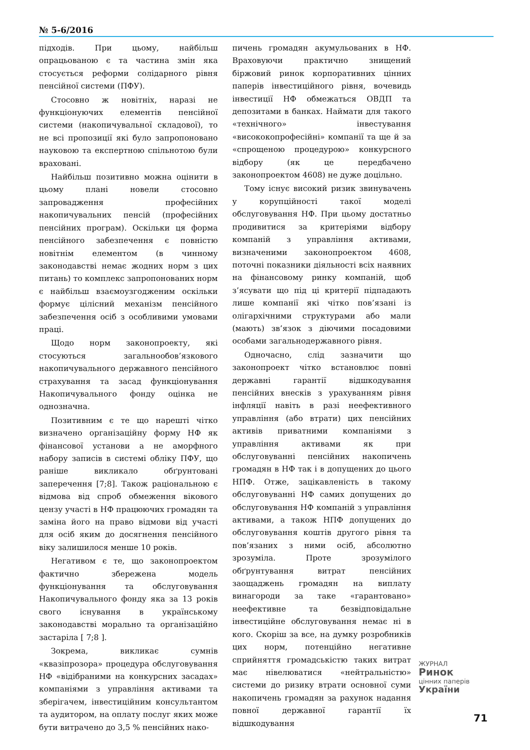№ 5-6/2016
підходів. При цьому, найбільш опрацьованою є та частина змін яка стосується реформи солідарного рівня пенсійної системи (ПФУ).
Стосовно ж новітніх, наразі не функціонуючих елементів пенсійної системи (накопичувальної складової), то не всі пропозиції які було запропоновано науковою та експертною спільнотою були враховані.
Найбільш позитивно можна оцінити в цьому плані новели стосовно запровадження професійних накопичувальних пенсій (професійних пенсійних програм). Оскільки ця форма пенсійного забезпечення є повністю новітнім елементом (в чинному законодавстві немає жодних норм з цих питань) то комплекс запропонованих норм є найбільш взаємоузгодженим оскільки формує цілісний механізм пенсійного забезпечення осіб з особливими умовами праці.
Щодо норм законопроекту, які стосуються загальнообов’язкового накопичувального державного пенсійного страхування та засад функціонування Накопичувального фонду оцінка не однозначна.
Позитивним є те що нарешті чітко визначено організаційну форму НФ як фінансової установи а не аморфного набору записів в системі обліку ПФУ, що раніше викликало обґрунтовані заперечення [7;8]. Також раціональною є відмова від спроб обмеження вікового цензу участі в НФ працюючих громадян та заміна його на право відмови від участі для осіб яким до досягнення пенсійного віку залишилося менше 10 років.
Негативом є те, що законопроектом фактично збережена модель функціонування та обслуговування Накопичувального фонду яка за 13 років свого існування в українському законодавстві морально та організаційно застаріла [ 7;8 ].
Зокрема, викликає сумнів «квазіпрозора» процедура обслуговування НФ «відібраними на конкурсних засадах» компаніями з управління активами та зберігачем, інвестиційним консультантом та аудитором, на оплату послуг яких може бути витрачено до 3,5 % пенсійних нако-
пичень громадян акумульованих в НФ. Враховуючи практично знищений біржовий ринок корпоративних цінних паперів інвестиційного рівня, вочевидь інвестиції НФ обмежаться ОВДП та депозитами в банках. Наймати для такого «технічного» інвестування «висококопрофесійні» компанії та ще й за «спрощеною процедурою» конкурсного відбору (як це передбачено законопроектом 4608) не дуже доцільно.
Тому існує високий ризик звинувачень у корупційності такої моделі обслуговування НФ. При цьому достатньо продивитися за критеріями відбору компаній з управління активами, визначеними законопроектом 4608, поточні показники діяльності всіх наявних на фінансовому ринку компаній, щоб з’ясувати що під ці критерії підпадають лише компанії які чітко пов’язані із олігархічними структурами або мали (мають) зв’язок з діючими посадовими особами загальнодержавного рівня.
Одночасно, слід зазначити що законопроект чітко встановлює повні державні гарантії відшкодування пенсійних внесків з урахуванням рівня інфляції навіть в разі неефективного управління (або втрати) цих пенсійних активів приватними компаніями з управління активами як при обслуговуванні пенсійних накопичень громадян в НФ так і в допущених до цього НПФ. Отже, зацікавленість в такому обслуговуванні НФ самих допущених до обслуговування НФ компаній з управління активами, а також НПФ допущених до обслуговування коштів другого рівня та пов’язаних з ними осіб, абсолютно зрозуміла. Проте зрозумілого обґрунтування витрат пенсійних заощаджень громадян на виплату винагороди за таке «гарантовано» неефективне та безвідповідальне інвестиційне обслуговування немає ні в кого. Скоріш за все, на думку розробників цих норм, потенційно негативне сприйняття громадськістю таких витрат має нівелюватися «нейтральністю» системи до ризику втрати основної суми накопичень громадян за рахунок надання повної державної гарантії їх відшкодування
ЖУРНАЛ
Ринок
цінних паперів
України
71